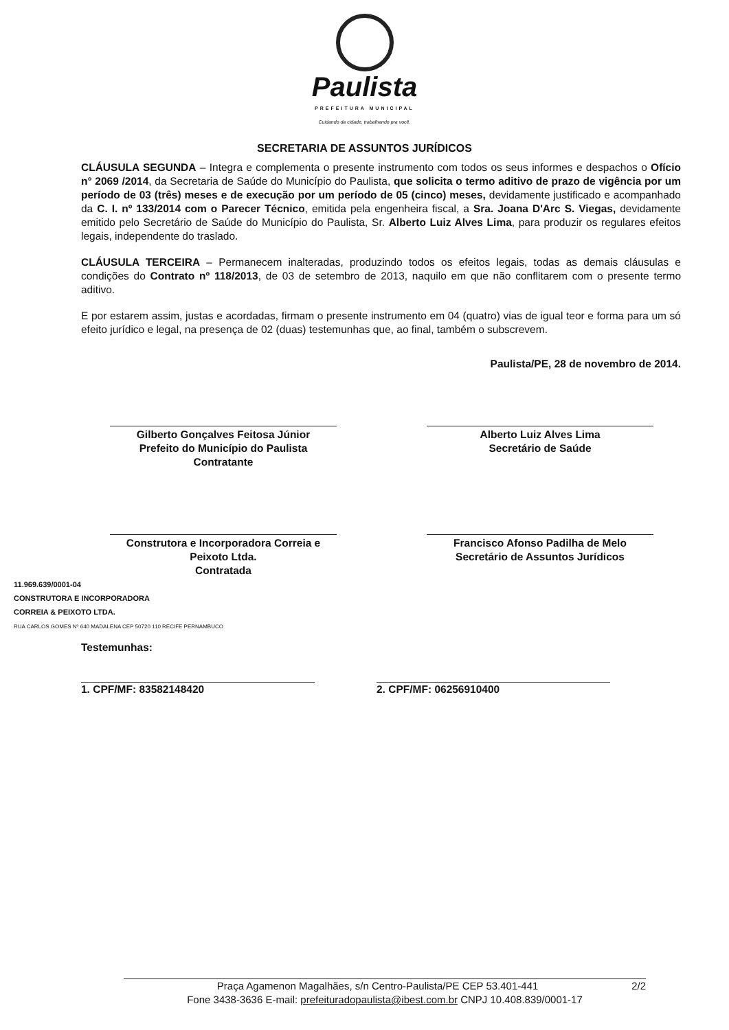Paulista
PREFEITURA MUNICIPAL
Cuidando da cidade, trabalhando pra você.
SECRETARIA DE ASSUNTOS JURÍDICOS
CLÁUSULA SEGUNDA – Integra e complementa o presente instrumento com todos os seus informes e despachos o Ofício n° 2069 /2014, da Secretaria de Saúde do Município do Paulista, que solicita o termo aditivo de prazo de vigência por um período de 03 (três) meses e de execução por um período de 05 (cinco) meses, devidamente justificado e acompanhado da C. I. nº 133/2014 com o Parecer Técnico, emitida pela engenheira fiscal, a Sra. Joana D'Arc S. Viegas, devidamente emitido pelo Secretário de Saúde do Município do Paulista, Sr. Alberto Luiz Alves Lima, para produzir os regulares efeitos legais, independente do traslado.
CLÁUSULA TERCEIRA – Permanecem inalteradas, produzindo todos os efeitos legais, todas as demais cláusulas e condições do Contrato nº 118/2013, de 03 de setembro de 2013, naquilo em que não conflitarem com o presente termo aditivo.
E por estarem assim, justas e acordadas, firmam o presente instrumento em 04 (quatro) vias de igual teor e forma para um só efeito jurídico e legal, na presença de 02 (duas) testemunhas que, ao final, também o subscrevem.
Paulista/PE, 28 de novembro de 2014.
Gilberto Gonçalves Feitosa Júnior
Prefeito do Município do Paulista
Contratante
Alberto Luiz Alves Lima
Secretário de Saúde
Construtora e Incorporadora Correia e Peixoto Ltda.
Contratada
Francisco Afonso Padilha de Melo
Secretário de Assuntos Jurídicos
11.969.639/0001-04
CONSTRUTORA E INCORPORADORA
CORREIA & PEIXOTO LTDA.
RUA CARLOS GOMES Nº 640 MADALENA CEP 50720 110 RECIFE PERNAMBUCO
Testemunhas:
1. CPF/MF: 83582148420 2. CPF/MF: 06256910400
Praça Agamenon Magalhães, s/n Centro-Paulista/PE CEP 53.401-441 2/2
Fone 3438-3636 E-mail: prefeituradopaulista@ibest.com.br CNPJ 10.408.839/0001-17